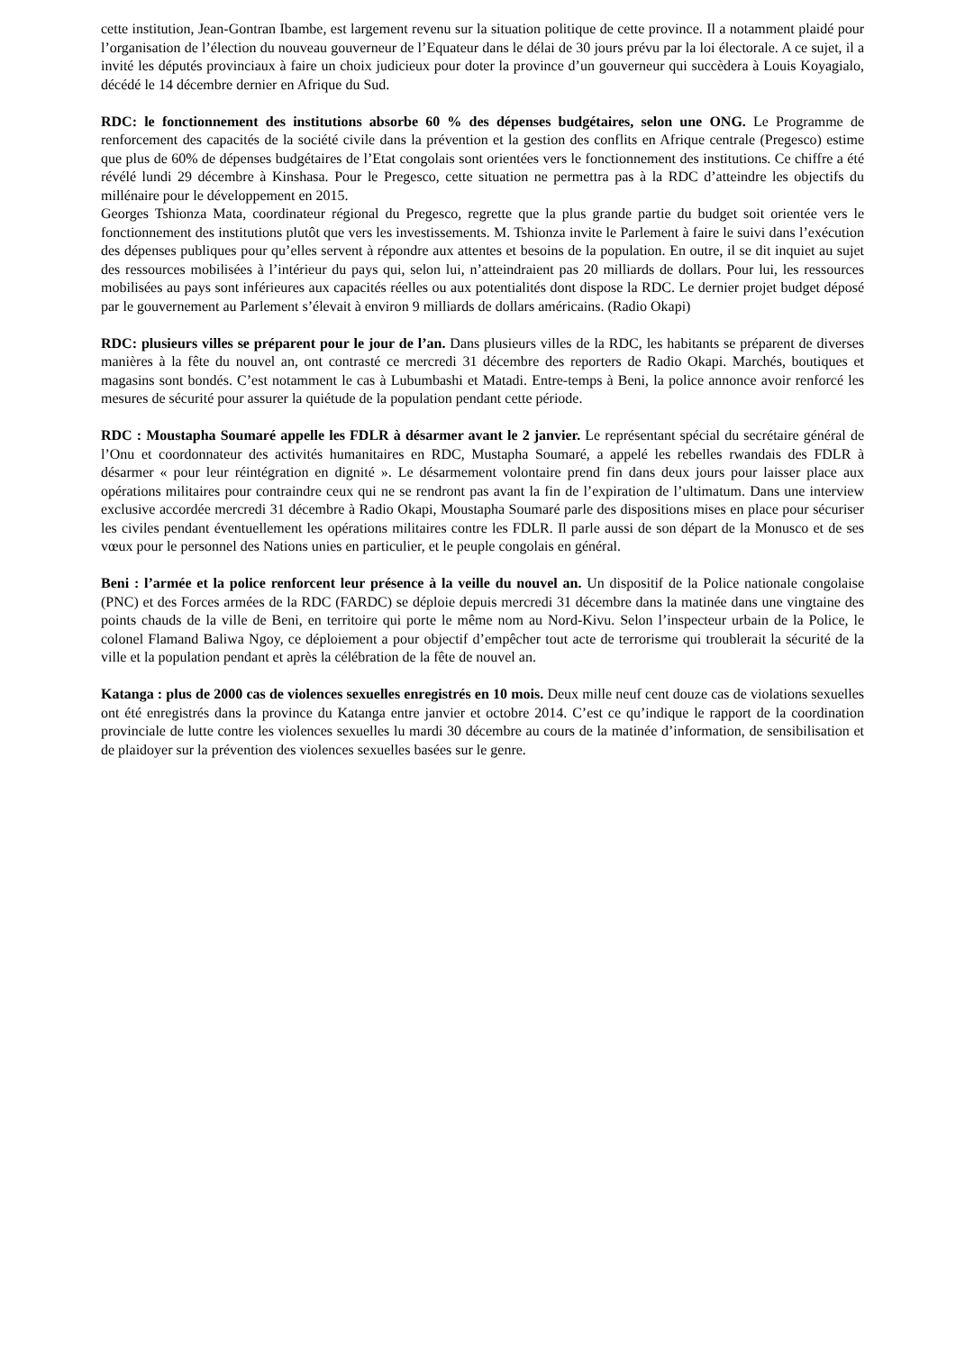cette institution, Jean-Gontran Ibambe, est largement revenu sur la situation politique de cette province. Il a notamment plaidé pour l’organisation de l’élection du nouveau gouverneur de l’Equateur dans le délai de 30 jours prévu par la loi électorale. A ce sujet, il a invité les députés provinciaux à faire un choix judicieux pour doter la province d’un gouverneur qui succèdera à Louis Koyagialo, décédé le 14 décembre dernier en Afrique du Sud.
RDC: le fonctionnement des institutions absorbe 60 % des dépenses budgétaires, selon une ONG. Le Programme de renforcement des capacités de la société civile dans la prévention et la gestion des conflits en Afrique centrale (Pregesco) estime que plus de 60% de dépenses budgétaires de l’Etat congolais sont orientées vers le fonctionnement des institutions. Ce chiffre a été révélé lundi 29 décembre à Kinshasa. Pour le Pregesco, cette situation ne permettra pas à la RDC d’atteindre les objectifs du millénaire pour le développement en 2015.
Georges Tshionza Mata, coordinateur régional du Pregesco, regrette que la plus grande partie du budget soit orientée vers le fonctionnement des institutions plutôt que vers les investissements. M. Tshionza invite le Parlement à faire le suivi dans l’exécution des dépenses publiques pour qu’elles servent à répondre aux attentes et besoins de la population. En outre, il se dit inquiet au sujet des ressources mobilisées à l’intérieur du pays qui, selon lui, n’atteindraient pas 20 milliards de dollars. Pour lui, les ressources mobilisées au pays sont inférieures aux capacités réelles ou aux potentialités dont dispose la RDC. Le dernier projet budget déposé par le gouvernement au Parlement s’élevait à environ 9 milliards de dollars américains. (Radio Okapi)
RDC: plusieurs villes se préparent pour le jour de l’an. Dans plusieurs villes de la RDC, les habitants se préparent de diverses manières à la fête du nouvel an, ont contrasté ce mercredi 31 décembre des reporters de Radio Okapi. Marchés, boutiques et magasins sont bondés. C’est notamment le cas à Lubumbashi et Matadi. Entre-temps à Beni, la police annonce avoir renforcé les mesures de sécurité pour assurer la quiétude de la population pendant cette période.
RDC : Moustapha Soumaré appelle les FDLR à désarmer avant le 2 janvier. Le représentant spécial du secrétaire général de l’Onu et coordonnateur des activités humanitaires en RDC, Mustapha Soumaré, a appelé les rebelles rwandais des FDLR à désarmer « pour leur réintégration en dignité ». Le désarmement volontaire prend fin dans deux jours pour laisser place aux opérations militaires pour contraindre ceux qui ne se rendront pas avant la fin de l’expiration de l’ultimatum. Dans une interview exclusive accordée mercredi 31 décembre à Radio Okapi, Moustapha Soumaré parle des dispositions mises en place pour sécuriser les civiles pendant éventuellement les opérations militaires contre les FDLR. Il parle aussi de son départ de la Monusco et de ses vœux pour le personnel des Nations unies en particulier, et le peuple congolais en général.
Beni : l’armée et la police renforcent leur présence à la veille du nouvel an. Un dispositif de la Police nationale congolaise (PNC) et des Forces armées de la RDC (FARDC) se déploie depuis mercredi 31 décembre dans la matinée dans une vingtaine des points chauds de la ville de Beni, en territoire qui porte le même nom au Nord-Kivu. Selon l’inspecteur urbain de la Police, le colonel Flamand Baliwa Ngoy, ce déploiement a pour objectif d’empêcher tout acte de terrorisme qui troublerait la sécurité de la ville et la population pendant et après la célébration de la fête de nouvel an.
Katanga : plus de 2000 cas de violences sexuelles enregistrés en 10 mois. Deux mille neuf cent douze cas de violations sexuelles ont été enregistrés dans la province du Katanga entre janvier et octobre 2014. C’est ce qu’indique le rapport de la coordination provinciale de lutte contre les violences sexuelles lu mardi 30 décembre au cours de la matinée d’information, de sensibilisation et de plaidoyer sur la prévention des violences sexuelles basées sur le genre.